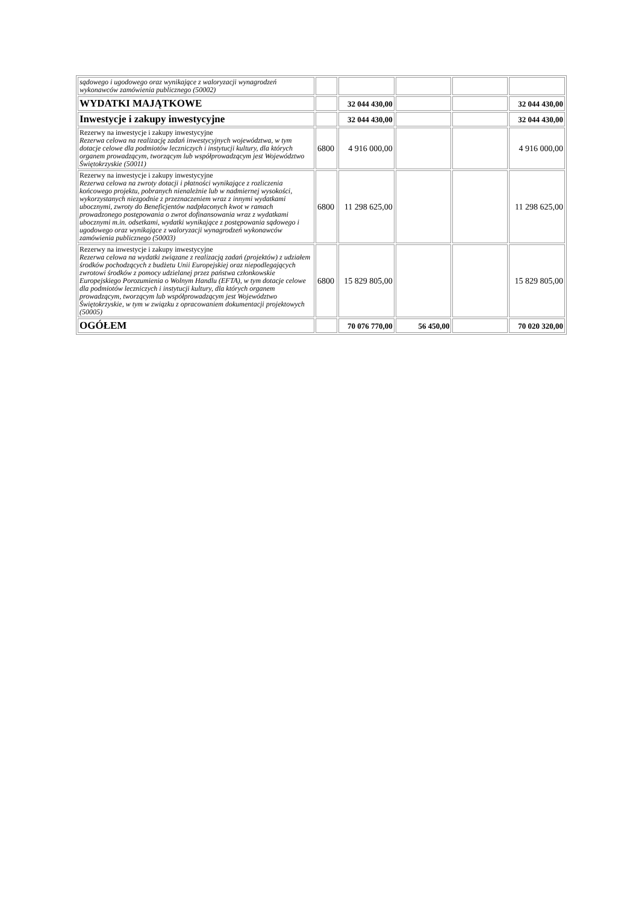| sądowego i ugodowego oraz wynikające z waloryzacji wynagrodzeń wykonawców zamówienia publicznego (50002) | | | | | |
| WYDATKI MAJĄTKOWE | | 32 044 430,00 | | | 32 044 430,00 |
| Inwestycje i zakupy inwestycyjne | | 32 044 430,00 | | | 32 044 430,00 |
| Rezerwy na inwestycje i zakupy inwestycyjne Rezerwa celowa na realizację zadań inwestycyjnych województwa, w tym dotacje celowe dla podmiotów leczniczych i instytucji kultury, dla których organem prowadzącym, tworzącym lub współprowadzącym jest Województwo Świętokrzyskie (50011) | 6800 | 4 916 000,00 | | | 4 916 000,00 |
| Rezerwy na inwestycje i zakupy inwestycyjne Rezerwa celowa na zwroty dotacji i płatności wynikające z rozliczenia końcowego projektu, pobranych nienależnie lub w nadmiernej wysokości, wykorzystanych niezgodnie z przeznaczeniem wraz z innymi wydatkami ubocznymi, zwroty do Beneficjentów nadpłaconych kwot w ramach prowadzonego postępowania o zwrot dofinansowania wraz z wydatkami ubocznymi m.in. odsetkami, wydatki wynikające z postępowania sądowego i ugodowego oraz wynikające z waloryzacji wynagrodzeń wykonawców zamówienia publicznego (50003) | 6800 | 11 298 625,00 | | | 11 298 625,00 |
| Rezerwy na inwestycje i zakupy inwestycyjne Rezerwa celowa na wydatki związane z realizacją zadań (projektów) z udziałem środków pochodzących z budżetu Unii Europejskiej oraz niepodlegających zwrotowi środków z pomocy udzielanej przez państwa członkowskie Europejskiego Porozumienia o Wolnym Handlu (EFTA), w tym dotacje celowe dla podmiotów leczniczych i instytucji kultury, dla których organem prowadzącym, tworzącym lub współprowadzącym jest Województwo Świętokrzyskie, w tym w związku z opracowaniem dokumentacji projektowych (50005) | 6800 | 15 829 805,00 | | | 15 829 805,00 |
| OGÓŁEM | | 70 076 770,00 | 56 450,00 | | 70 020 320,00 |